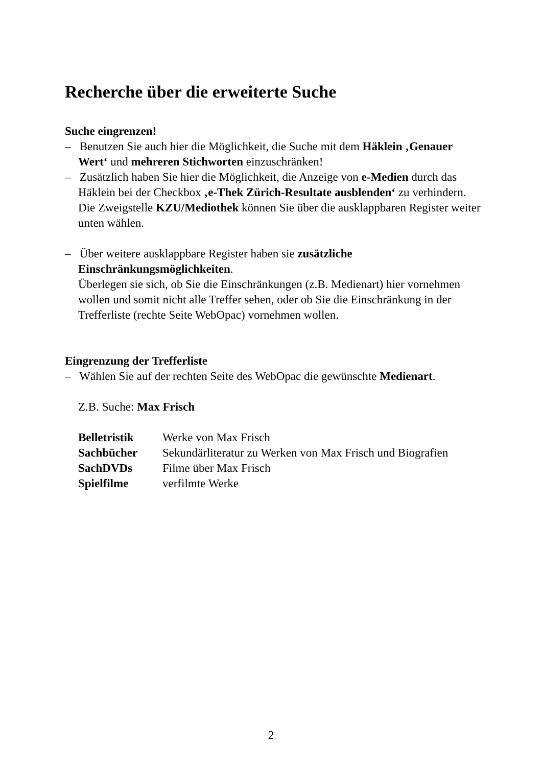Recherche über die erweiterte Suche
Suche eingrenzen!
– Benutzen Sie auch hier die Möglichkeit, die Suche mit dem Häklein ‚Genauer Wert‘ und mehreren Stichworten einzuschränken!
– Zusätzlich haben Sie hier die Möglichkeit, die Anzeige von e-Medien durch das Häklein bei der Checkbox ‚e-Thek Zürich-Resultate ausblenden‘ zu verhindern.
Die Zweigstelle KZU/Mediothek können Sie über die ausklappbaren Register weiter unten wählen.
– Über weitere ausklappbare Register haben sie zusätzliche Einschränkungsmöglichkeiten.
Überlegen sie sich, ob Sie die Einschränkungen (z.B. Medienart) hier vornehmen wollen und somit nicht alle Treffer sehen, oder ob Sie die Einschränkung in der Trefferliste (rechte Seite WebOpac) vornehmen wollen.
Eingrenzung der Trefferliste
– Wählen Sie auf der rechten Seite des WebOpac die gewünschte Medienart.
Z.B. Suche: Max Frisch
| Belletristik | Werke von Max Frisch |
| Sachbücher | Sekundärliteratur zu Werken von Max Frisch und Biografien |
| SachDVDs | Filme über Max Frisch |
| Spielfilme | verfilmte Werke |
2